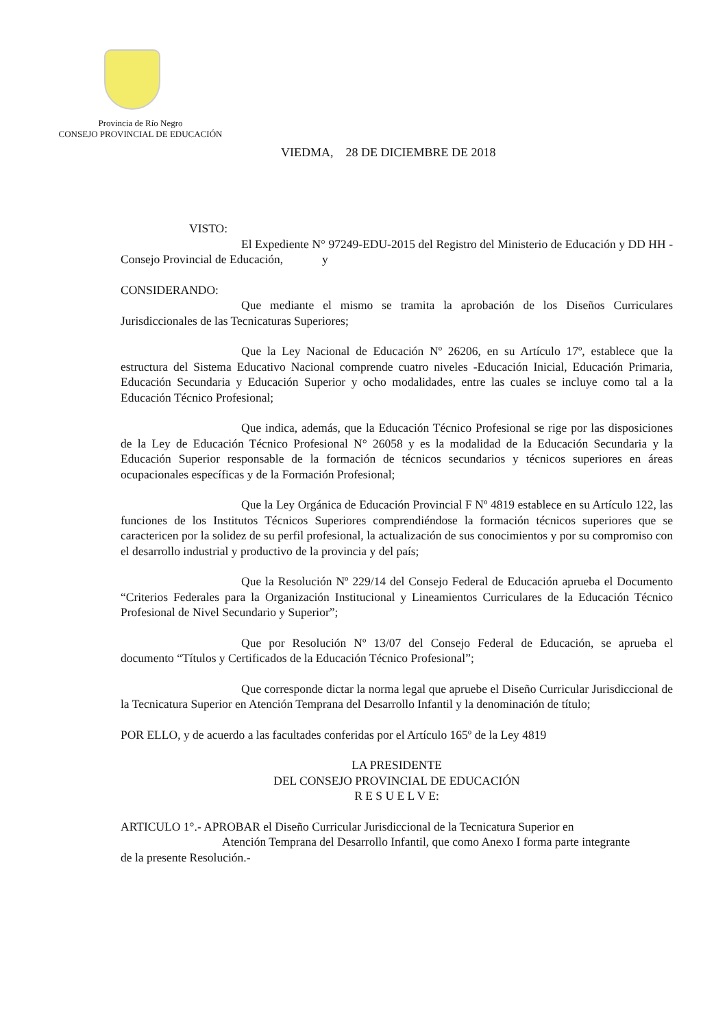Provincia de Río Negro
CONSEJO PROVINCIAL DE EDUCACIÓN
VIEDMA, 28 DE DICIEMBRE DE 2018
VISTO:
El Expediente N° 97249-EDU-2015 del Registro del Ministerio de Educación y DD HH - Consejo Provincial de Educación, y
CONSIDERANDO:
Que mediante el mismo se tramita la aprobación de los Diseños Curriculares Jurisdiccionales de las Tecnicaturas Superiores;
Que la Ley Nacional de Educación Nº 26206, en su Artículo 17º, establece que la estructura del Sistema Educativo Nacional comprende cuatro niveles -Educación Inicial, Educación Primaria, Educación Secundaria y Educación Superior y ocho modalidades, entre las cuales se incluye como tal a la Educación Técnico Profesional;
Que indica, además, que la Educación Técnico Profesional se rige por las disposiciones de la Ley de Educación Técnico Profesional N° 26058 y es la modalidad de la Educación Secundaria y la Educación Superior responsable de la formación de técnicos secundarios y técnicos superiores en áreas ocupacionales específicas y de la Formación Profesional;
Que la Ley Orgánica de Educación Provincial F Nº 4819 establece en su Artículo 122, las funciones de los Institutos Técnicos Superiores comprendiéndose la formación técnicos superiores que se caractericen por la solidez de su perfil profesional, la actualización de sus conocimientos y por su compromiso con el desarrollo industrial y productivo de la provincia y del país;
Que la Resolución Nº 229/14 del Consejo Federal de Educación aprueba el Documento “Criterios Federales para la Organización Institucional y Lineamientos Curriculares de la Educación Técnico Profesional de Nivel Secundario y Superior”;
Que por Resolución Nº 13/07 del Consejo Federal de Educación, se aprueba el documento “Títulos y Certificados de la Educación Técnico Profesional”;
Que corresponde dictar la norma legal que apruebe el Diseño Curricular Jurisdiccional de la Tecnicatura Superior en Atención Temprana del Desarrollo Infantil y la denominación de título;
POR ELLO, y de acuerdo a las facultades conferidas por el Artículo 165º de la Ley 4819
LA PRESIDENTE
DEL CONSEJO PROVINCIAL DE EDUCACIÓN
R E S U E L V E:
ARTICULO 1°.- APROBAR el Diseño Curricular Jurisdiccional de la Tecnicatura Superior en
Atención Temprana del Desarrollo Infantil, que como Anexo I forma parte integrante
de la presente Resolución.-